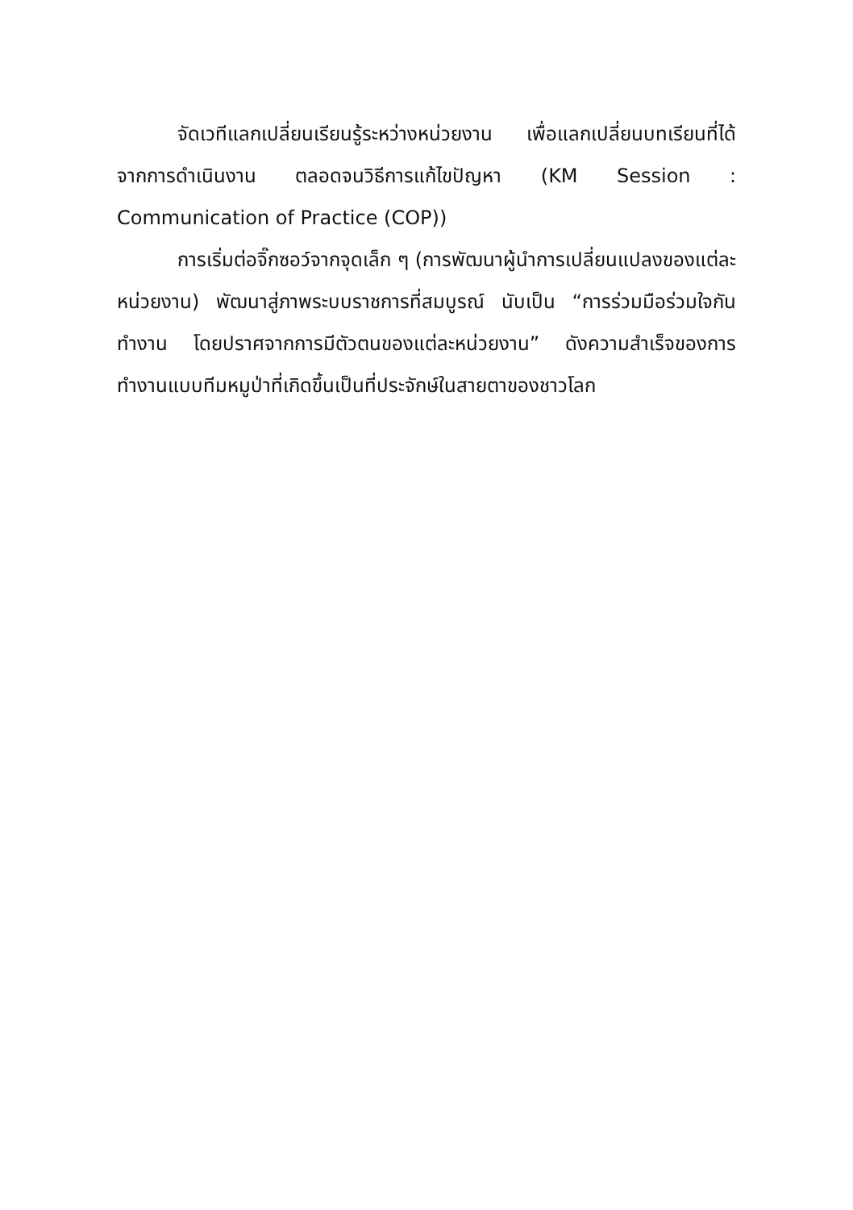จัดเวทีแลกเปลี่ยนเรียนรู้ระหว่างหน่วยงาน เพื่อแลกเปลี่ยนบทเรียนที่ได้จากการดำเนินงาน ตลอดจนวิธีการแก้ไขปัญหา (KM Session : Communication of Practice (COP))
การเริ่มต่อจิ๊กซอว์จากจุดเล็ก ๆ (การพัฒนาผู้นำการเปลี่ยนแปลงของแต่ละหน่วยงาน) พัฒนาสู่ภาพระบบราชการที่สมบูรณ์ นับเป็น “การร่วมมือร่วมใจกันทำงาน โดยปราศจากการมีตัวตนของแต่ละหน่วยงาน” ดังความสำเร็จของการทำงานแบบทีมหมูป่าที่เกิดขึ้นเป็นที่ประจักษ์ในสายตาของชาวโลก